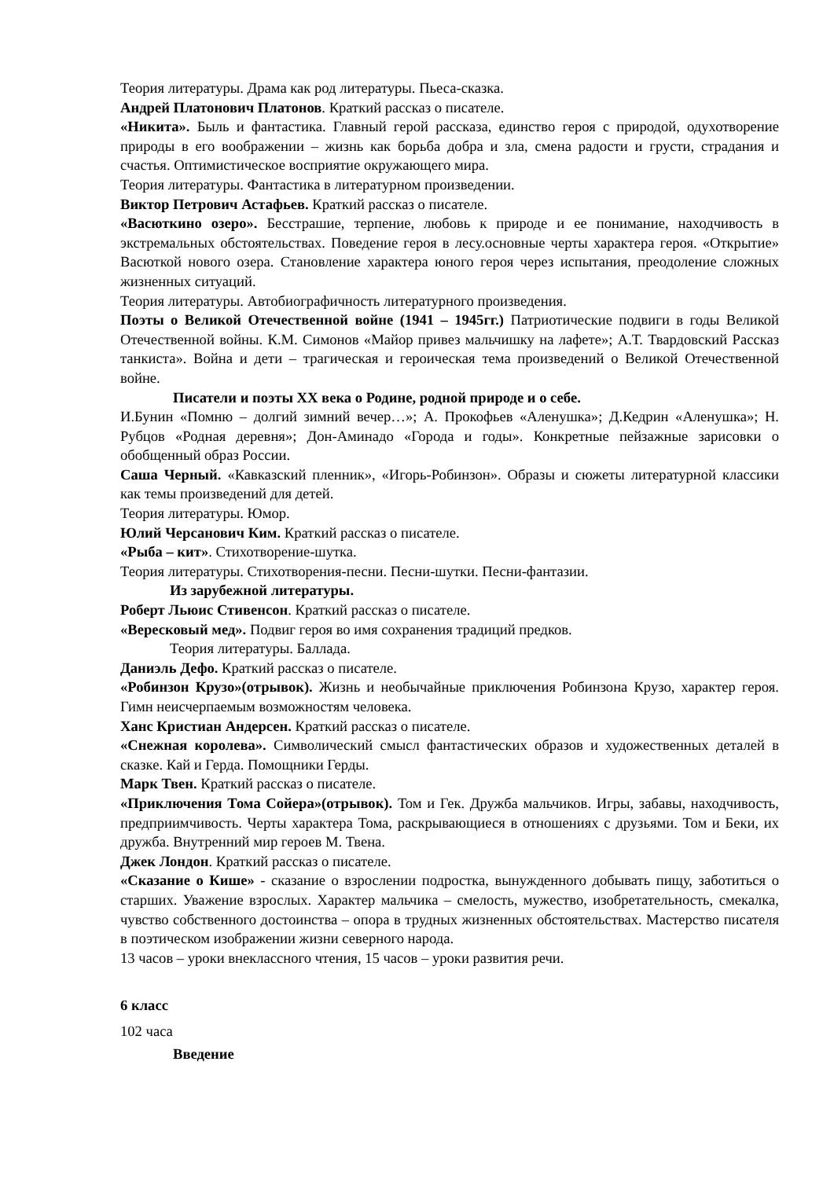Теория литературы. Драма как род литературы. Пьеса-сказка.
Андрей Платонович Платонов. Краткий рассказ о писателе.
«Никита». Быль и фантастика. Главный герой рассказа, единство героя с природой, одухотворение природы в его воображении – жизнь как борьба добра и зла, смена радости и грусти, страдания и счастья. Оптимистическое восприятие окружающего мира.
Теория литературы. Фантастика в литературном произведении.
Виктор Петрович Астафьев. Краткий рассказ о писателе.
«Васюткино озеро». Бесстрашие, терпение, любовь к природе и ее понимание, находчивость в экстремальных обстоятельствах. Поведение героя в лесу.основные черты характера героя. «Открытие» Васюткой нового озера. Становление характера юного героя через испытания, преодоление сложных жизненных ситуаций.
Теория литературы. Автобиографичность литературного произведения.
Поэты о Великой Отечественной войне (1941 – 1945гг.) Патриотические подвиги в годы Великой Отечественной войны. К.М. Симонов «Майор привез мальчишку на лафете»; А.Т. Твардовский Рассказ танкиста». Война и дети – трагическая и героическая тема произведений о Великой Отечественной войне.
Писатели и поэты XX века о Родине, родной природе и о себе.
И.Бунин «Помню – долгий зимний вечер…»; А. Прокофьев «Аленушка»; Д.Кедрин «Аленушка»; Н. Рубцов «Родная деревня»; Дон-Аминадо «Города и годы». Конкретные пейзажные зарисовки о обобщенный образ России.
Саша Черный. «Кавказский пленник», «Игорь-Робинзон». Образы и сюжеты литературной классики как темы произведений для детей.
Теория литературы. Юмор.
Юлий Черсанович Ким. Краткий рассказ о писателе.
«Рыба – кит». Стихотворение-шутка.
Теория литературы. Стихотворения-песни. Песни-шутки. Песни-фантазии.
Из зарубежной литературы.
Роберт Льюис Стивенсон. Краткий рассказ о писателе.
«Вересковый мед». Подвиг героя во имя сохранения традиций предков.
Теория литературы. Баллада.
Даниэль Дефо. Краткий рассказ о писателе.
«Робинзон Крузо»(отрывок). Жизнь и необычайные приключения Робинзона Крузо, характер героя. Гимн неисчерпаемым возможностям человека.
Ханс Кристиан Андерсен. Краткий рассказ о писателе.
«Снежная королева». Символический смысл фантастических образов и художественных деталей в сказке. Кай и Герда. Помощники Герды.
Марк Твен. Краткий рассказ о писателе.
«Приключения Тома Сойера»(отрывок). Том и Гек. Дружба мальчиков. Игры, забавы, находчивость, предприимчивость. Черты характера Тома, раскрывающиеся в отношениях с друзьями. Том и Беки, их дружба. Внутренний мир героев М. Твена.
Джек Лондон. Краткий рассказ о писателе.
«Сказание о Кише» - сказание о взрослении подростка, вынужденного добывать пищу, заботиться о старших. Уважение взрослых. Характер мальчика – смелость, мужество, изобретательность, смекалка, чувство собственного достоинства – опора в трудных жизненных обстоятельствах. Мастерство писателя в поэтическом изображении жизни северного народа.
13 часов – уроки внеклассного чтения, 15 часов – уроки развития речи.
6 класс
102 часа
Введение